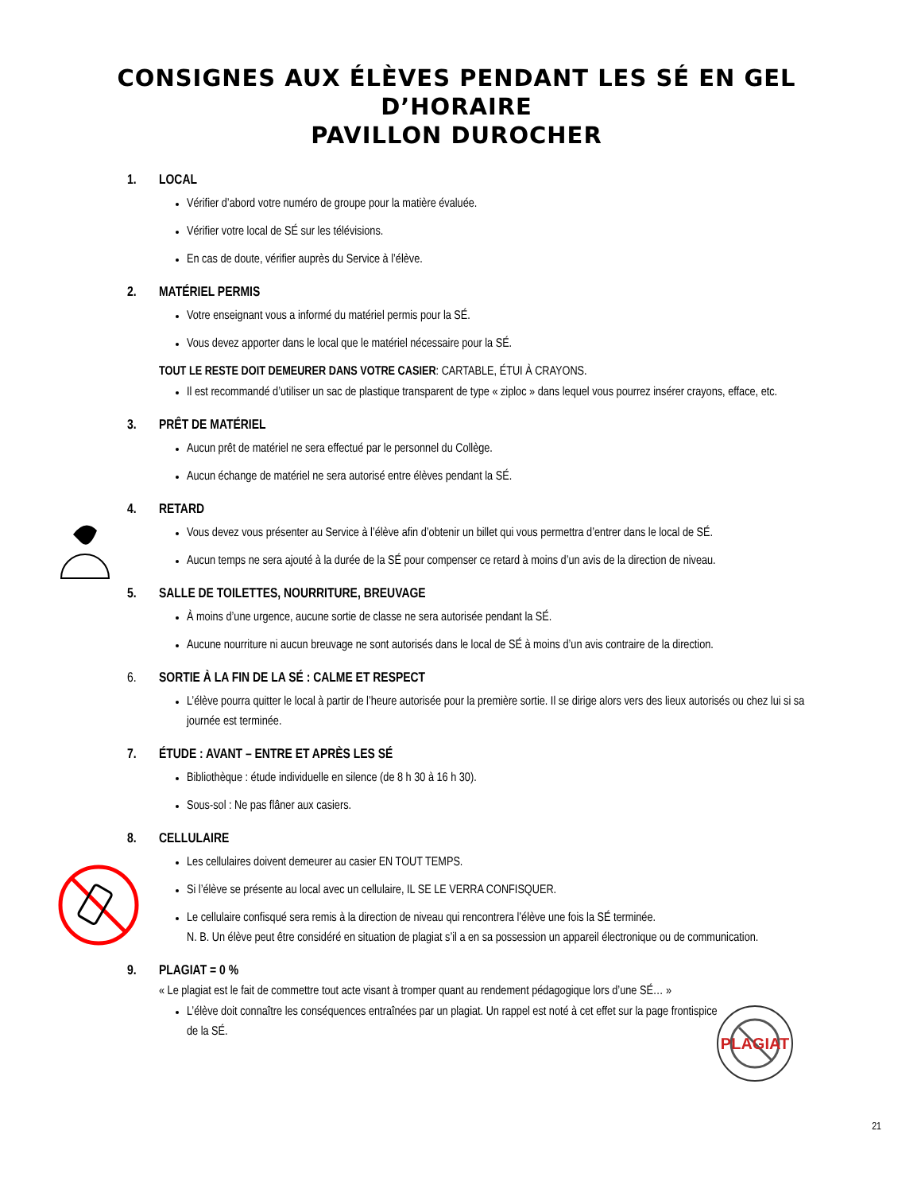CONSIGNES AUX ÉLÈVES PENDANT LES SÉ EN GEL D’HORAIRE
PAVILLON DUROCHER
1. LOCAL
Vérifier d’abord votre numéro de groupe pour la matière évaluée.
Vérifier votre local de SÉ sur les télévisions.
En cas de doute, vérifier auprès du Service à l’élève.
2. MATÉRIEL PERMIS
Votre enseignant vous a informé du matériel permis pour la SÉ.
Vous devez apporter dans le local que le matériel nécessaire pour la SÉ.
TOUT LE RESTE DOIT DEMEURER DANS VOTRE CASIER: CARTABLE, ÉTUI À CRAYONS.
Il est recommandé d’utiliser un sac de plastique transparent de type « ziploc » dans lequel vous pourrez insérer crayons, efface, etc.
3. PRÊT DE MATÉRIEL
Aucun prêt de matériel ne sera effectué par le personnel du Collège.
Aucun échange de matériel ne sera autorisé entre élèves pendant la SÉ.
4. RETARD
Vous devez vous présenter au Service à l’élève afin d’obtenir un billet qui vous permettra d’entrer dans le local de SÉ.
Aucun temps ne sera ajouté à la durée de la SÉ pour compenser ce retard à moins d’un avis de la direction de niveau.
5. SALLE DE TOILETTES, NOURRITURE, BREUVAGE
À moins d’une urgence, aucune sortie de classe ne sera autorisée pendant la SÉ.
Aucune nourriture ni aucun breuvage ne sont autorisés dans le local de SÉ à moins d’un avis contraire de la direction.
6. SORTIE À LA FIN DE LA SÉ : CALME ET RESPECT
L’élève pourra quitter le local à partir de l’heure autorisée pour la première sortie. Il se dirige alors vers des lieux autorisés ou chez lui si sa journée est terminée.
7. ÉTUDE : AVANT – ENTRE ET APRÈS LES SÉ
Bibliothèque : étude individuelle en silence (de 8 h 30 à 16 h 30).
Sous-sol : Ne pas flâner aux casiers.
8. CELLULAIRE
Les cellulaires doivent demeurer au casier EN TOUT TEMPS.
Si l’élève se présente au local avec un cellulaire, IL SE LE VERRA CONFISQUER.
Le cellulaire confisqué sera remis à la direction de niveau qui rencontrera l’élève une fois la SÉ terminée.
N. B. Un élève peut être considéré en situation de plagiat s’il a en sa possession un appareil électronique ou de communication.
9. PLAGIAT = 0 %
« Le plagiat est le fait de commettre tout acte visant à tromper quant au rendement pédagogique lors d’une SÉ… »
L’élève doit connaître les conséquences entraînées par un plagiat. Un rappel est noté à cet effet sur la page frontispice de la SÉ.
PLAGIAT
21